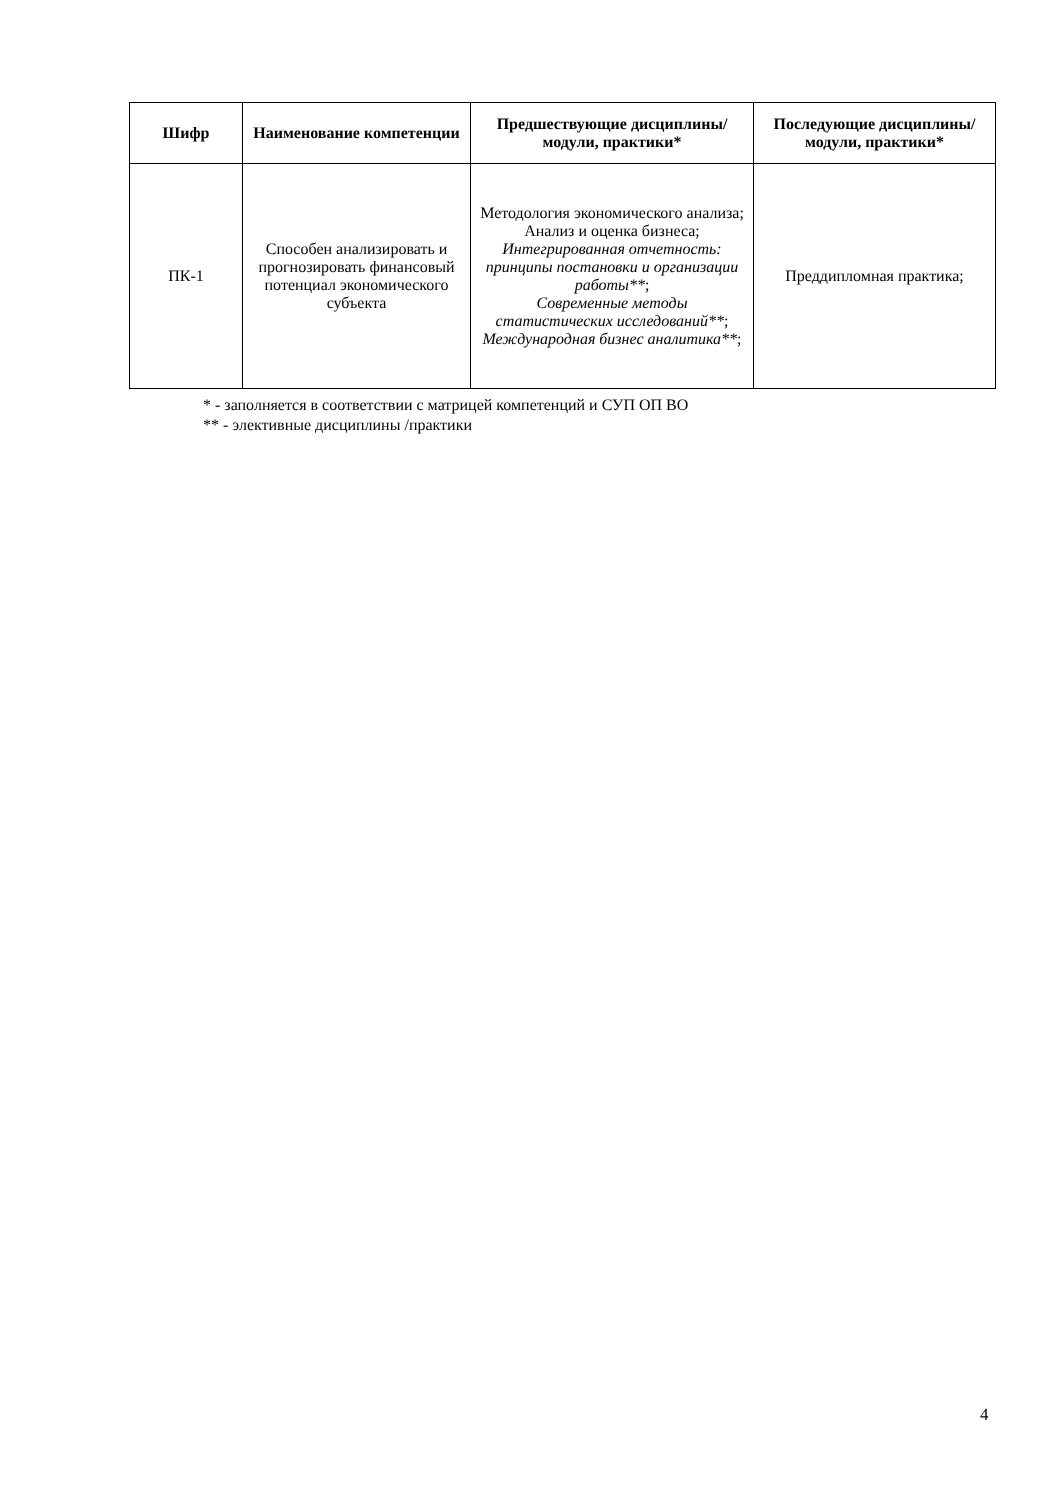| Шифр | Наименование компетенции | Предшествующие дисциплины/модули, практики* | Последующие дисциплины/модули, практики* |
| --- | --- | --- | --- |
| ПК-1 | Способен анализировать и прогнозировать финансовый потенциал экономического субъекта | Методология экономического анализа; Анализ и оценка бизнеса; Интегрированная отчетность: принципы постановки и организации работы** ; Современные методы статистических исследований** ; Международная бизнес аналитика** ; | Преддипломная практика; |
* - заполняется в соответствии с матрицей компетенций и СУП ОП ВО
** - элективные дисциплины /практики
4